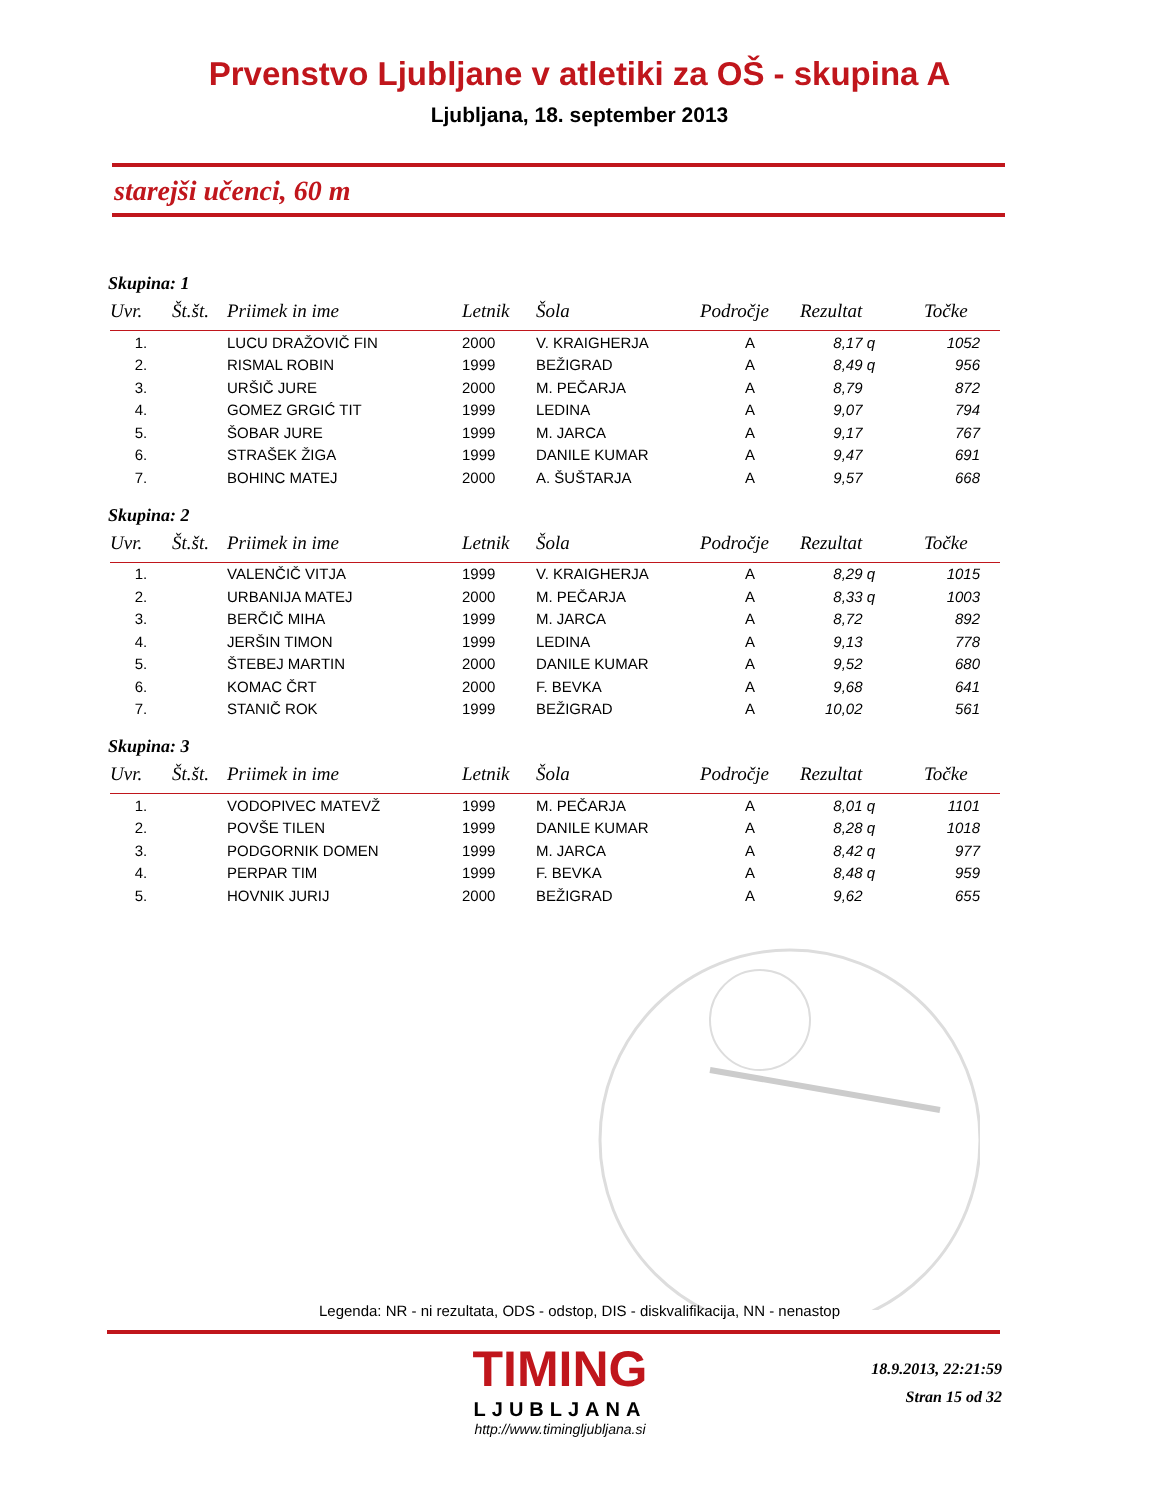Prvenstvo Ljubljane v atletiki za OŠ - skupina A
Ljubljana, 18. september 2013
starejši učenci, 60 m
Skupina: 1
| Uvr. | Št.št. | Priimek in ime | Letnik | Šola | Področje | Rezultat | Točke |
| --- | --- | --- | --- | --- | --- | --- | --- |
| 1. | | LUCU DRAŽOVIČ FIN | 2000 | V. KRAIGHERJA | A | 8,17 q | 1052 |
| 2. | | RISMAL ROBIN | 1999 | BEŽIGRAD | A | 8,49 q | 956 |
| 3. | | URŠIČ JURE | 2000 | M. PEČARJA | A | 8,79 | 872 |
| 4. | | GOMEZ GRGIĆ TIT | 1999 | LEDINA | A | 9,07 | 794 |
| 5. | | ŠOBAR JURE | 1999 | M. JARCA | A | 9,17 | 767 |
| 6. | | STRAŠEK ŽIGA | 1999 | DANILE KUMAR | A | 9,47 | 691 |
| 7. | | BOHINC MATEJ | 2000 | A. ŠUŠTARJA | A | 9,57 | 668 |
Skupina: 2
| Uvr. | Št.št. | Priimek in ime | Letnik | Šola | Področje | Rezultat | Točke |
| --- | --- | --- | --- | --- | --- | --- | --- |
| 1. | | VALENČIČ VITJA | 1999 | V. KRAIGHERJA | A | 8,29 q | 1015 |
| 2. | | URBANIJA MATEJ | 2000 | M. PEČARJA | A | 8,33 q | 1003 |
| 3. | | BERČIČ MIHA | 1999 | M. JARCA | A | 8,72 | 892 |
| 4. | | JERŠIN TIMON | 1999 | LEDINA | A | 9,13 | 778 |
| 5. | | ŠTEBEJ MARTIN | 2000 | DANILE KUMAR | A | 9,52 | 680 |
| 6. | | KOMAC ČRT | 2000 | F. BEVKA | A | 9,68 | 641 |
| 7. | | STANIČ ROK | 1999 | BEŽIGRAD | A | 10,02 | 561 |
Skupina: 3
| Uvr. | Št.št. | Priimek in ime | Letnik | Šola | Področje | Rezultat | Točke |
| --- | --- | --- | --- | --- | --- | --- | --- |
| 1. | | VODOPIVEC MATEVŽ | 1999 | M. PEČARJA | A | 8,01 q | 1101 |
| 2. | | POVŠE TILEN | 1999 | DANILE KUMAR | A | 8,28 q | 1018 |
| 3. | | PODGORNIK DOMEN | 1999 | M. JARCA | A | 8,42 q | 977 |
| 4. | | PERPAR TIM | 1999 | F. BEVKA | A | 8,48 q | 959 |
| 5. | | HOVNIK JURIJ | 2000 | BEŽIGRAD | A | 9,62 | 655 |
Legenda: NR - ni rezultata, ODS - odstop, DIS - diskvalifikacija, NN - nenastop
TIMING
LJUBLJANA
http://www.timingljubljana.si
18.9.2013, 22:21:59
Stran 15 od 32